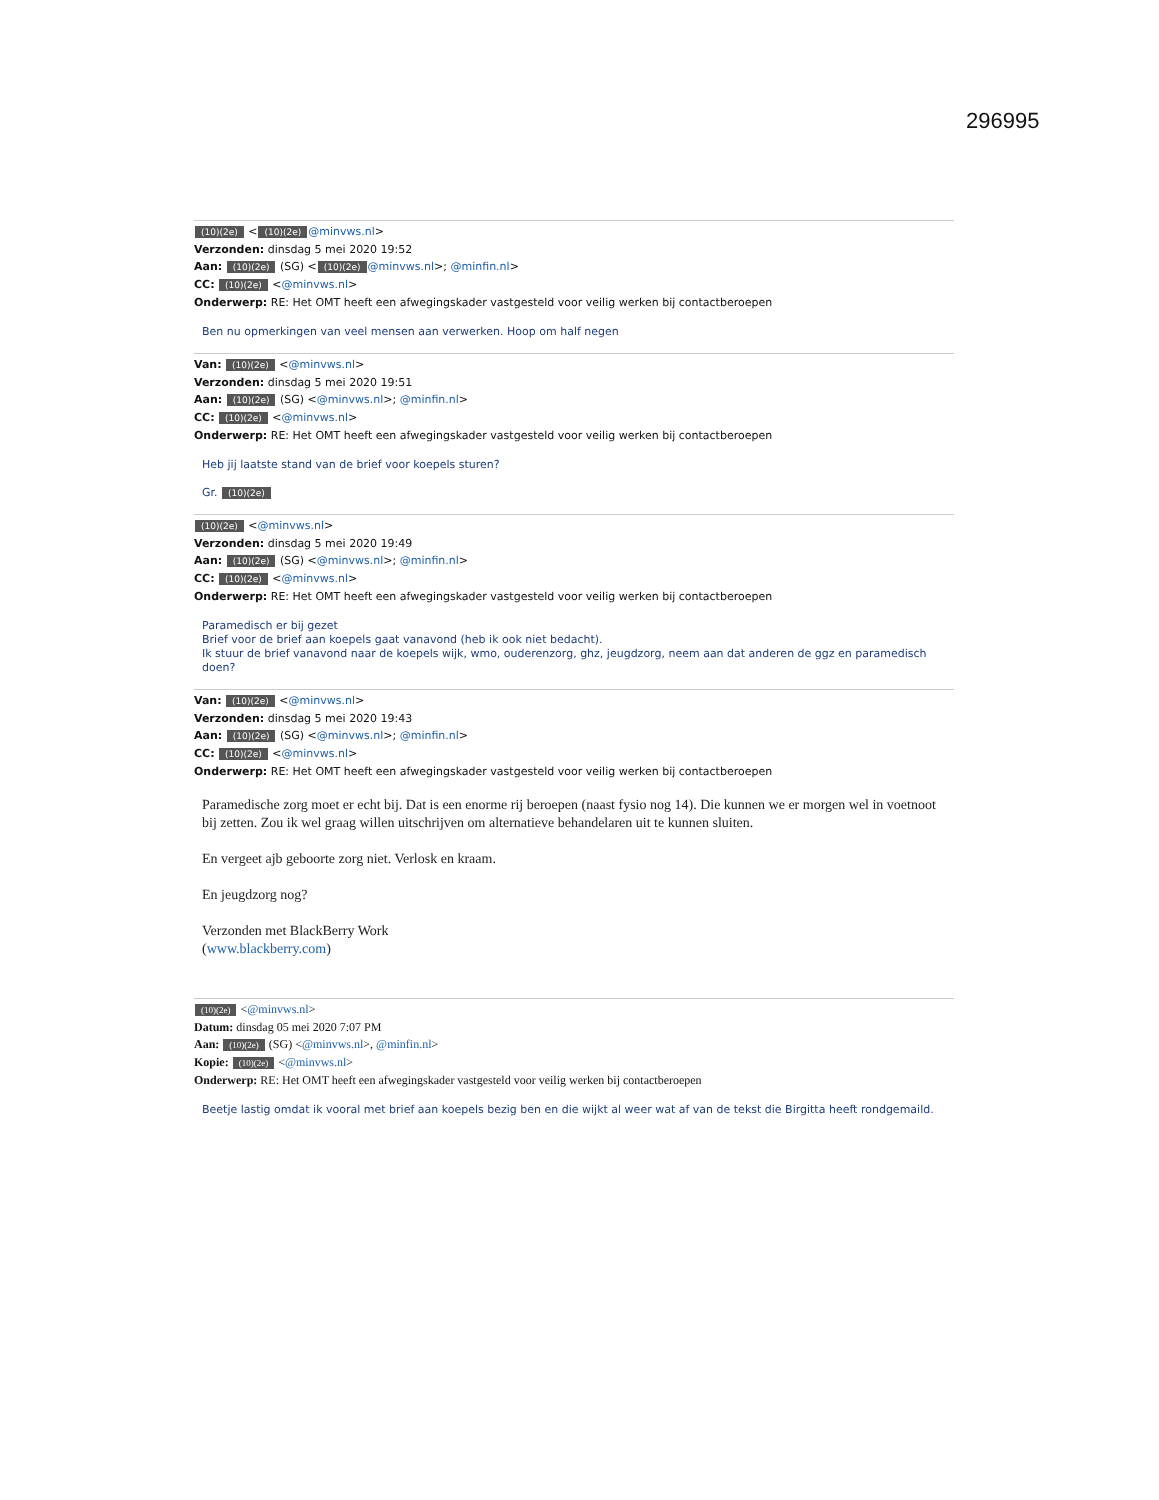296995
(10)(2e) < (10)(2e) @minvws.nl>
Verzonden: dinsdag 5 mei 2020 19:52
Aan: (10)(2e) (SG) < (10)(2e) @minvws.nl>; @minfin.nl>
CC: (10)(2e) <@minvws.nl>
Onderwerp: RE: Het OMT heeft een afwegingskader vastgesteld voor veilig werken bij contactberoepen
Ben nu opmerkingen van veel mensen aan verwerken. Hoop om half negen
Van: (10)(2e) <@minvws.nl>
Verzonden: dinsdag 5 mei 2020 19:51
Aan: (10)(2e) (SG) <@minvws.nl>; @minfin.nl>
CC: (10)(2e) <@minvws.nl>
Onderwerp: RE: Het OMT heeft een afwegingskader vastgesteld voor veilig werken bij contactberoepen
Heb jij laatste stand van de brief voor koepels sturen?
Gr. (10)(2e)
(10)(2e) <@minvws.nl>
Verzonden: dinsdag 5 mei 2020 19:49
Aan: (10)(2e) (SG) <@minvws.nl>; @minfin.nl>
CC: (10)(2e) <@minvws.nl>
Onderwerp: RE: Het OMT heeft een afwegingskader vastgesteld voor veilig werken bij contactberoepen
Paramedisch er bij gezet
Brief voor de brief aan koepels gaat vanavond (heb ik ook niet bedacht).
Ik stuur de brief vanavond naar de koepels wijk, wmo, ouderenzorg, ghz, jeugdzorg, neem aan dat anderen de ggz en paramedisch doen?
Van: (10)(2e) <@minvws.nl>
Verzonden: dinsdag 5 mei 2020 19:43
Aan: (10)(2e) (SG) <@minvws.nl>; @minfin.nl>
CC: (10)(2e) <@minvws.nl>
Onderwerp: RE: Het OMT heeft een afwegingskader vastgesteld voor veilig werken bij contactberoepen
Paramedische zorg moet er echt bij. Dat is een enorme rij beroepen (naast fysio nog 14). Die kunnen we er morgen wel in voetnoot bij zetten. Zou ik wel graag willen uitschrijven om alternatieve behandelaren uit te kunnen sluiten.
En vergeet ajb geboorte zorg niet. Verlosk en kraam.
En jeugdzorg nog?
Verzonden met BlackBerry Work
(www.blackberry.com)
(10)(2e) <@minvws.nl>
Datum: dinsdag 05 mei 2020 7:07 PM
Aan: (10)(2e) (SG) <@minvws.nl>, @minfin.nl>
Kopie: (10)(2e) <@minvws.nl>
Onderwerp: RE: Het OMT heeft een afwegingskader vastgesteld voor veilig werken bij contactberoepen
Beetje lastig omdat ik vooral met brief aan koepels bezig ben en die wijkt al weer wat af van de tekst die Birgitta heeft rondgemaild.